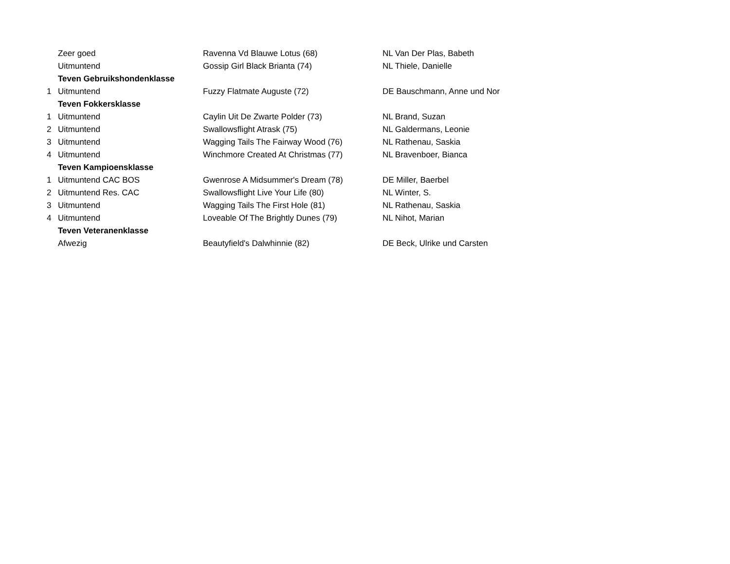| | Zeer goed | Ravenna Vd Blauwe Lotus (68) | NL Van Der Plas, Babeth |
| | Uitmuntend | Gossip Girl Black Brianta (74) | NL Thiele, Danielle |
| | Teven Gebruikshondenklasse | | |
| 1 | Uitmuntend | Fuzzy Flatmate Auguste (72) | DE Bauschmann, Anne und Nor |
| | Teven Fokkersklasse | | |
| 1 | Uitmuntend | Caylin Uit De Zwarte Polder (73) | NL Brand, Suzan |
| 2 | Uitmuntend | Swallowsflight Atrask (75) | NL Galdermans, Leonie |
| 3 | Uitmuntend | Wagging Tails The Fairway Wood (76) | NL Rathenau, Saskia |
| 4 | Uitmuntend | Winchmore Created At Christmas (77) | NL Bravenboer, Bianca |
| | Teven Kampioensklasse | | |
| 1 | Uitmuntend CAC BOS | Gwenrose A Midsummer's Dream (78) | DE Miller, Baerbel |
| 2 | Uitmuntend Res. CAC | Swallowsflight Live Your Life (80) | NL Winter, S. |
| 3 | Uitmuntend | Wagging Tails The First Hole (81) | NL Rathenau, Saskia |
| 4 | Uitmuntend | Loveable Of The Brightly Dunes (79) | NL Nihot, Marian |
| | Teven Veteranenklasse | | |
| | Afwezig | Beautyfield's Dalwhinnie (82) | DE Beck, Ulrike und Carsten |